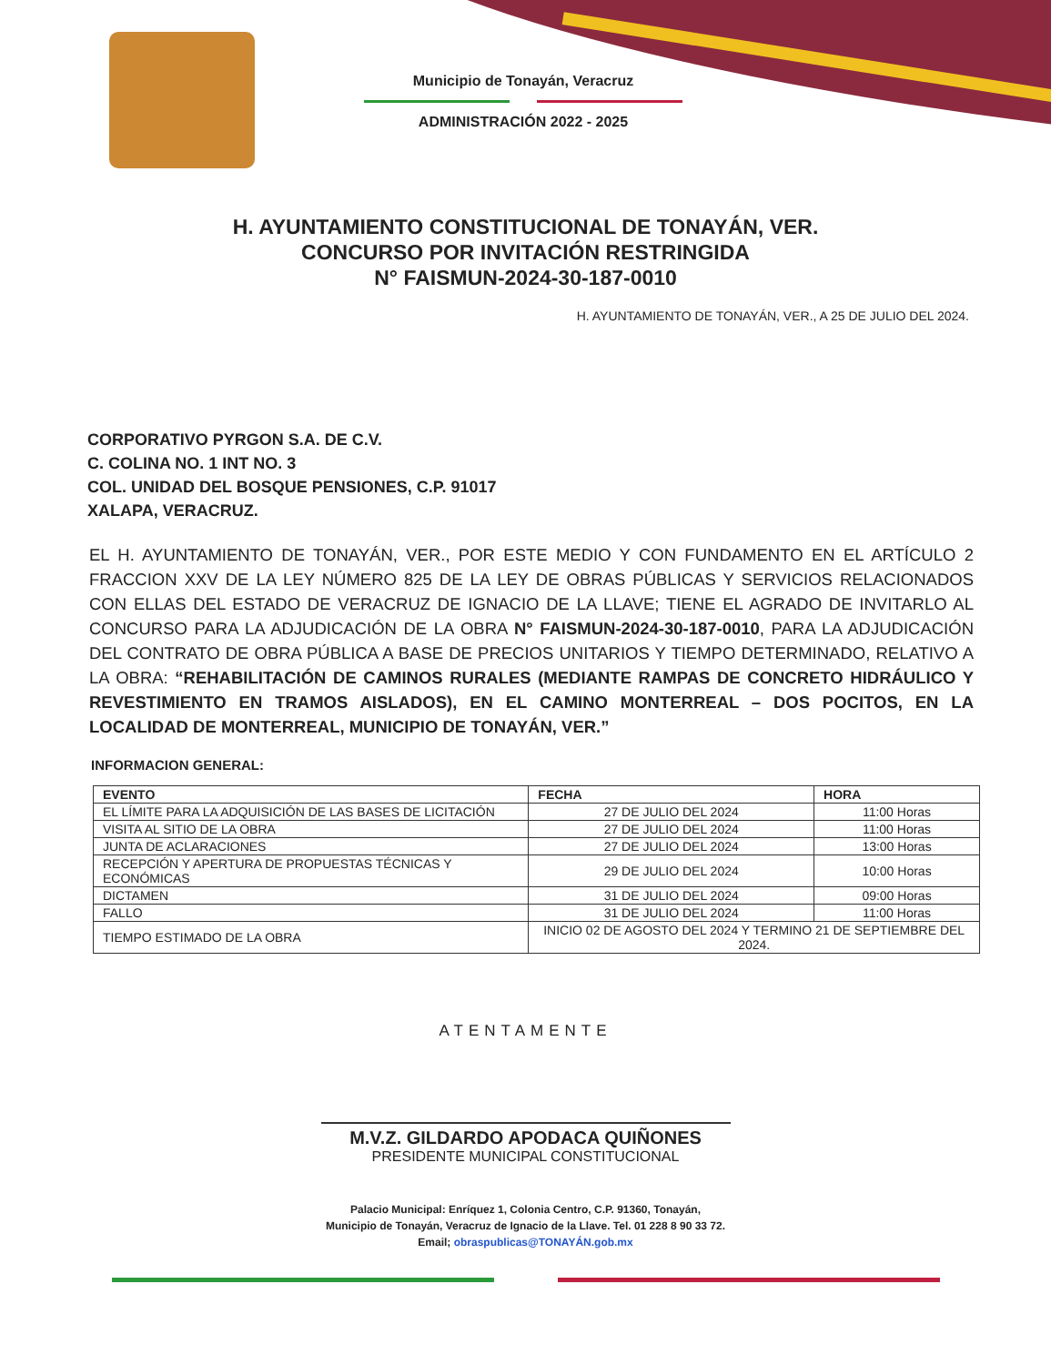Municipio de Tonayán, Veracruz
ADMINISTRACIÓN 2022 - 2025
H. AYUNTAMIENTO CONSTITUCIONAL DE TONAYÁN, VER.
CONCURSO POR INVITACIÓN RESTRINGIDA
N° FAISMUN-2024-30-187-0010
H. AYUNTAMIENTO DE TONAYÁN, VER., A 25 DE JULIO DEL 2024.
CORPORATIVO PYRGON S.A. DE C.V.
C. COLINA NO. 1 INT NO. 3
COL. UNIDAD DEL BOSQUE PENSIONES, C.P. 91017
XALAPA, VERACRUZ.
EL H. AYUNTAMIENTO DE TONAYÁN, VER., POR ESTE MEDIO Y CON FUNDAMENTO EN EL ARTÍCULO 2 FRACCION XXV DE LA LEY NÚMERO 825 DE LA LEY DE OBRAS PÚBLICAS Y SERVICIOS RELACIONADOS CON ELLAS DEL ESTADO DE VERACRUZ DE IGNACIO DE LA LLAVE; TIENE EL AGRADO DE INVITARLO AL CONCURSO PARA LA ADJUDICACIÓN DE LA OBRA N° FAISMUN-2024-30-187-0010, PARA LA ADJUDICACIÓN DEL CONTRATO DE OBRA PÚBLICA A BASE DE PRECIOS UNITARIOS Y TIEMPO DETERMINADO, RELATIVO A LA OBRA: “REHABILITACIÓN DE CAMINOS RURALES (MEDIANTE RAMPAS DE CONCRETO HIDRÁULICO Y REVESTIMIENTO EN TRAMOS AISLADOS), EN EL CAMINO MONTERREAL – DOS POCITOS, EN LA LOCALIDAD DE MONTERREAL, MUNICIPIO DE TONAYÁN, VER.”
INFORMACION GENERAL:
| EVENTO | FECHA | HORA |
| --- | --- | --- |
| EL LÍMITE PARA LA ADQUISICIÓN DE LAS BASES DE LICITACIÓN | 27 DE JULIO DEL 2024 | 11:00 Horas |
| VISITA AL SITIO DE LA OBRA | 27 DE JULIO DEL 2024 | 11:00 Horas |
| JUNTA DE ACLARACIONES | 27 DE JULIO DEL 2024 | 13:00 Horas |
| RECEPCIÓN Y APERTURA DE PROPUESTAS TÉCNICAS Y ECONÓMICAS | 29 DE JULIO DEL 2024 | 10:00 Horas |
| DICTAMEN | 31 DE JULIO DEL 2024 | 09:00 Horas |
| FALLO | 31 DE JULIO DEL 2024 | 11:00 Horas |
| TIEMPO ESTIMADO DE LA OBRA | INICIO 02 DE AGOSTO DEL 2024 Y TERMINO 21 DE SEPTIEMBRE DEL 2024. | |
ATENTAMENTE
M.V.Z. GILDARDO APODACA QUIÑONES
PRESIDENTE MUNICIPAL CONSTITUCIONAL
Palacio Municipal: Enríquez 1, Colonia Centro, C.P. 91360, Tonayán,
Municipio de Tonayán, Veracruz de Ignacio de la Llave. Tel. 01 228 8 90 33 72.
Email; obraspublicas@TONAYÁN.gob.mx